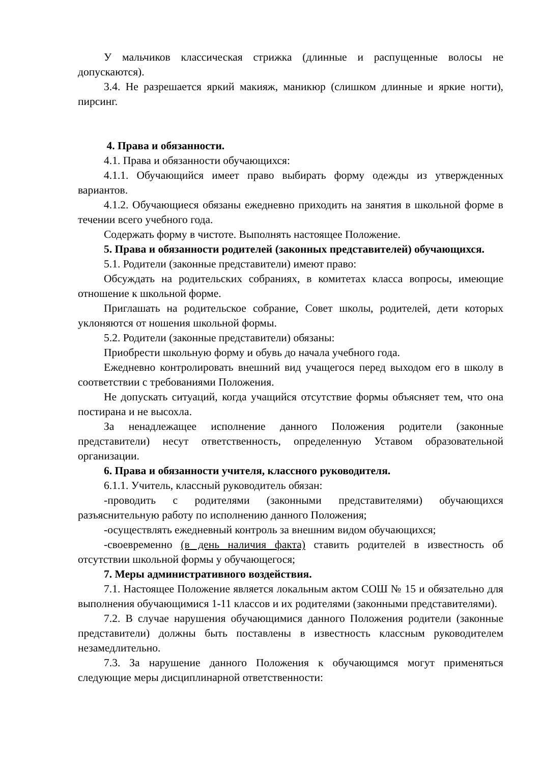У мальчиков классическая стрижка (длинные и распущенные волосы не допускаются).
3.4. Не разрешается яркий макияж, маникюр (слишком длинные и яркие ногти), пирсинг.
4. Права и обязанности.
4.1. Права и обязанности обучающихся:
4.1.1. Обучающийся имеет право выбирать форму одежды из утвержденных вариантов.
4.1.2. Обучающиеся обязаны ежедневно приходить на занятия в школьной форме в течении всего учебного года.
Содержать форму в чистоте. Выполнять настоящее Положение.
5. Права и обязанности родителей (законных представителей) обучающихся.
5.1. Родители (законные представители) имеют право:
Обсуждать на родительских собраниях, в комитетах класса вопросы, имеющие отношение к школьной форме.
Приглашать на родительское собрание, Совет школы, родителей, дети которых уклоняются от ношения школьной формы.
5.2. Родители (законные представители) обязаны:
Приобрести школьную форму и обувь до начала учебного года.
Ежедневно контролировать внешний вид учащегося перед выходом его в школу в соответствии с требованиями Положения.
Не допускать ситуаций, когда учащийся отсутствие формы объясняет тем, что она постирана и не высохла.
За ненадлежащее исполнение данного Положения родители (законные представители) несут ответственность, определенную Уставом образовательной организации.
6. Права и обязанности учителя, классного руководителя.
6.1.1. Учитель, классный руководитель обязан:
-проводить с родителями (законными представителями) обучающихся разъяснительную работу по исполнению данного Положения;
-осуществлять ежедневный контроль за внешним видом обучающихся;
-своевременно (в день наличия факта) ставить родителей в известность об отсутствии школьной формы у обучающегося;
7. Меры административного воздействия.
7.1. Настоящее Положение является локальным актом СОШ № 15 и обязательно для выполнения обучающимися 1-11 классов и их родителями (законными представителями).
7.2. В случае нарушения обучающимися данного Положения родители (законные представители) должны быть поставлены в известность классным руководителем незамедлительно.
7.3. За нарушение данного Положения к обучающимся могут применяться следующие меры дисциплинарной ответственности: